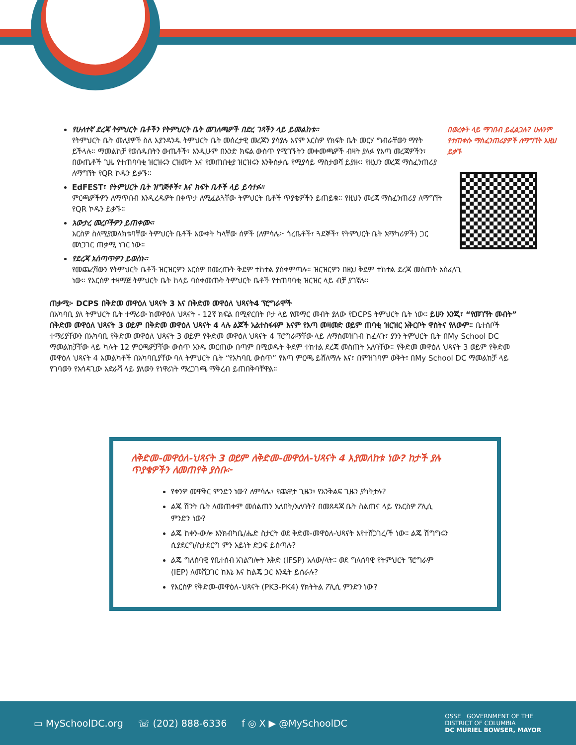በወረቀት ላይ ማገበብ ይፈልጋሉ? ሁሉንም የተጠቀሱ ማስፈንጠሪያዎች ለማግኘት እዚህ ይቃኙ
የሁለተኛ ደረጃ ትምህርት ቤቶችን የትምህርት ቤት መገለጫዎች በድረ ገጻችን ላይ ይመልከቱ።
የትምህርት ቤት መለያዎች ስለ እያንዳንዱ ትምህርት ቤት መሰረታዊ መረጃን ያሳያሉ እናም እርስዎ የክፍት ቤት መርሃ ግብራቸውን ማየት ይችላሉ። ማመልከቻ የወሰዱበትን ውጤቶች፣ እንዲሁም በአንድ ክፍል ውስጥ የሚገኙትን መቀመጫዎች ብዛት ያለፉ የእጣ መረጃዎችን፣ በውጤቶች ጊዜ የተጠባባቂ ዝርዝሩን ርዝመት እና የመጠበቂያ ዝርዝሩን እንቅስቃሴ የሚያሳይ ማስታወሻ ይያዙ። የዚህን መረጃ ማስፈንጠሪያ ለማግኘት የQR ኮዱን ይቃኙ።
EdFEST፣ የትምህርት ቤት ዝግጅቶች፣ እና ክፍት ቤቶች ላይ ይሳተፉ።
ምርጫዎችዎን ለማጥበብ እንዲረዱዎት በቀጥታ ለሚፈልጓቸው ትምህርት ቤቶች ጥያቄዎችን ይጠይቁ። የዚህን መረጃ ማስፈንጠሪያ ለማግኘት የQR ኮዱን ይቃኙ።
አውታረ መረቦችዎን ይጠቀሙ።
እርስዎ ስለሚያመለክቱባቸው ትምህርት ቤቶች እውቀት ካላቸው ሰዎች (ለምሳሌ፦ ጎረቤቶች፣ ጓደኞች፣ የትምህርት ቤት አማካሪዎች) ጋር መነጋገር ጠቃሚ ነገር ነው።
የደረጃ አሰጣጥዎን ይወስኑ።
የመጨረሻውን የትምህርት ቤቶች ዝርዝርዎን እርስዎ በመረጡት ቅደም ተከተል ያስቀምጣሉ። ዝርዝርዎን በዚህ ቅደም ተከተል ደረጃ መስጠት አስፈላጊ ነው። የእርስዎ ተዛማጅ ትምህርት ቤት ከላይ ባስቀመጡት ትምህርት ቤቶች የተጠባባቂ ዝርዝር ላይ ብቻ ያገኛሉ።
ጠቃሚ፦ DCPS በቅድመ መዋዕለ ህጻናት 3 እና በቅድመ መዋዕለ ህጻናት4 ፕሮግራሞች
በአካባቢ ያለ ትምህርት ቤት ተማሪው ከመዋዕለ ህጻናት - 12ኛ ክፍል በሚኖርበት ቦታ ላይ የመማር መብት ያለው የDCPS ትምህርት ቤት ነው። ይሁን እንጂ፣ “የመገኘት መብት” በቅድመ መዋዕለ ህጻናት 3 ወይም በቅድመ መዋዕለ ህጻናት 4 ላሉ ልጆች አልተስፋፋም እናም የእጣ መዛመድ ወይም ጠባቂ ዝርዝር አቅርቦት ዋስትና የለውም። ቤተሰቦች ተማሪያቸውን በአካባቢ የቅድመ መዋዕለ ህጻናት 3 ወይም የቅድመ መዋዕለ ህጻናት 4 ፕሮግራማቸው ላይ ለማስመዝገብ ከፈለጉ፣ ያንን ትምህርት ቤት በMy School DC ማመልከቻቸው ላይ ካሉት 12 ምርጫዎቻቸው ውስጥ አንዱ መርጠው በጣም በሚወዱት ቅደም ተከተል ደረጃ መስጠት አለባቸው። የቅድመ መዋዕለ ህጻናት 3 ወይም የቅድመ መዋዕለ ህጻናት 4 አመልካቶች በአካባቢያቸው ባለ ትምህርት ቤት “የአካባቢ ውስጥ” የእጣ ምርጫ ይሸለማሉ እና፣ በምዝገባም ወቅት፣ በMy School DC ማመልከቻ ላይ የገባውን የአሳዳጊው አድራሻ ላይ ያለውን የነዋሪነት ማረጋገጫ ማቅረብ ይጠበቅባቸዋል።
ለቅድመ-መዋዕለ-ህጻናት 3 ወይም ለቅድመ-መዋዕለ-ህጻናት 4 እያመለከቱ ነው? ከታች ያሉ ጥያቄዎችን ለመጠየቅ ያስቡ፦
የቀንዎ መዋቅር ምንድን ነው? ለምሳሌ፣ የጨዋታ ጊዜን፣ የእንቅልፍ ጊዜን ያካትታሉ?
ልጄ ሽንት ቤት ለመጠቀም መሰልጠን አለበት/አለባት? በመጸዳጃ ቤት ስልጠና ላይ የእርስዎ ፖሊሲ ምንድን ነው?
ልጄ ከቀን-ውሎ እንክብካቤ/ሔድ ስታርት ወደ ቅድመ-መዋዕለ-ህጻናት እየተሸጋገረ/ች ነው። ልጄ ሽግግሩን ሲያደርግ/ስታደርግ ምን አይነት ድጋፍ ይሰጣሉ?
ልጄ ግለሰባዊ የቤተሰብ አገልግሎት እቅድ (IFSP) አለው/ላት። ወደ ግለሰባዊ የትምህርት ፕሮግራም (IEP) ለመሸጋገር ከእኔ እና ከልጄ ጋር እንዴት ይሰራሉ?
የእርስዎ የቅድመ-መዋዕለ-ህጻናት (PK3-PK4) የክትትል ፖሊሲ ምንድን ነው?
▭ MySchoolDC.org ☏ (202) 888-6336 f ◎ X ▶ @MySchoolDC OSSE GOVERNMENT OF THE
DISTRICT OF COLUMBIA
DC MURIEL BOWSER, MAYOR